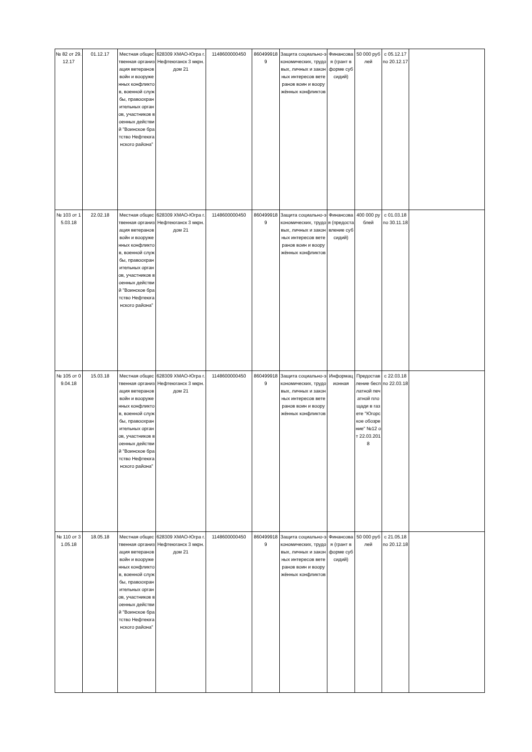| № 82 от 29.12.17 | 01.12.17 | Местная общественная организация ветеранов войн и вооруженных конфликтов, военной службы, правоохранительных органов, участников военных действий "Воинское братство Нефтеюганского района" | 628309 ХМАО-Югра г. Нефтеюганск 3 мкрн. дом 21 | 1148600000450 | 8604999189 | Защита социально-экономических, трудовых, личных и законных интересов ветеранов воин и вооружённых конфликтов | Финансовая (грант в форме субсидий) | 50 000 рублей | с 05.12.17 по 20.12.17 | |
| № 103 от 15.03.18 | 22.02.18 | Местная общественная организация ветеранов войн и вооруженных конфликтов, военной службы, правоохранительных органов, участников военных действий "Воинское братство Нефтеюганского района" | 628309 ХМАО-Югра г. Нефтеюганск 3 мкрн. дом 21 | 1148600000450 | 8604999189 | Защита социально-экономических, трудовых, личных и законных интересов ветеранов воин и вооружённых конфликтов | Финансовая (предоставление субсидий) | 400 000 рублей | с 01.03.18 по 30.11.18 | |
| № 105 от 09.04.18 | 15.03.18 | Местная общественная организация ветеранов войн и вооруженных конфликтов, военной службы, правоохранительных органов, участников военных действий "Воинское братство Нефтеюганского района" | 628309 ХМАО-Югра г. Нефтеюганск 3 мкрн. дом 21 | 1148600000450 | 8604999189 | Защита социально-экономических, трудовых, личных и законных интересов ветеранов воин и вооружённых конфликтов | Информационная | Предоставление бесплатной печатной площади в газете "Югорское обозрение" №12 от 22.03.2018 | с 22.03.18 по 22.03.18 | |
| № 110 от 31.05.18 | 18.05.18 | Местная общественная организация ветеранов войн и вооруженных конфликтов, военной службы, правоохранительных органов, участников военных действий "Воинское братство Нефтеюганского района" | 628309 ХМАО-Югра г. Нефтеюганск 3 мкрн. дом 21 | 1148600000450 | 8604999189 | Защита социально-экономических, трудовых, личных и законных интересов ветеранов воин и вооружённых конфликтов | Финансовая (грант в форме субсидий) | 50 000 рублей | с 21.05.18 по 20.12.18 | |